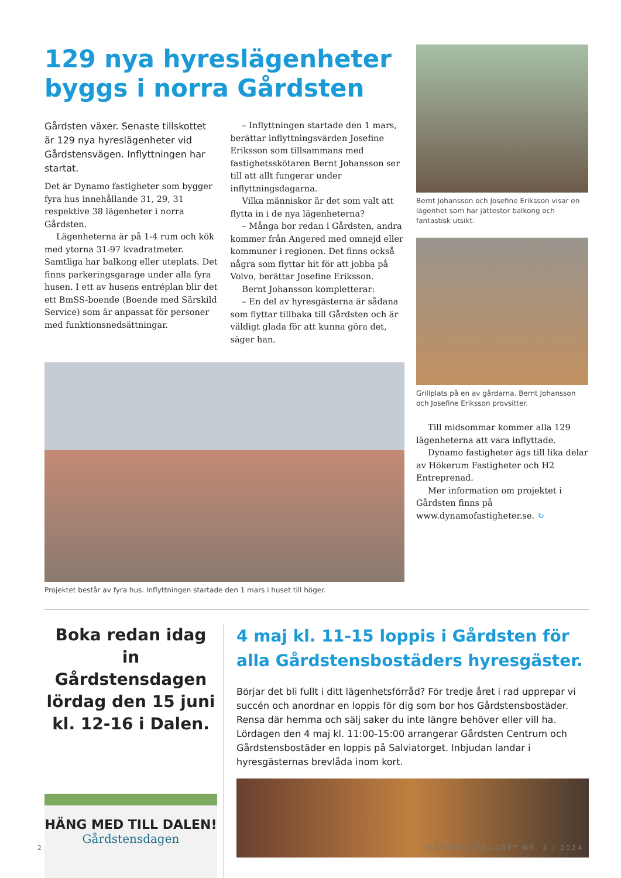129 nya hyreslägenheter byggs i norra Gårdsten
Gårdsten växer. Senaste tillskottet är 129 nya hyreslägenheter vid Gårdstensvägen. Inflyttningen har startat.
Det är Dynamo fastigheter som bygger fyra hus innehållande 31, 29, 31 respektive 38 lägenheter i norra Gårdsten.
Lägenheterna är på 1-4 rum och kök med ytorna 31-97 kvadratmeter. Samtliga har balkong eller uteplats. Det finns parkeringsgarage under alla fyra husen. I ett av husens entréplan blir det ett BmSS-boende (Boende med Särskild Service) som är anpassat för personer med funktionsnedsättningar.
– Inflyttningen startade den 1 mars, berättar inflyttningsvärden Josefine Eriksson som tillsammans med fastighetsskötaren Bernt Johansson ser till att allt fungerar under inflyttningsdagarna.
Vilka människor är det som valt att flytta in i de nya lägenheterna?
– Många bor redan i Gårdsten, andra kommer från Angered med omnejd eller kommuner i regionen. Det finns också några som flyttar hit för att jobba på Volvo, berättar Josefine Eriksson.
Bernt Johansson kompletterar:
– En del av hyresgästerna är sådana som flyttar tillbaka till Gårdsten och är väldigt glada för att kunna göra det, säger han.
Projektet består av fyra hus. Inflyttningen startade den 1 mars i huset till höger.
Bernt Johansson och Josefine Eriksson visar en lägenhet som har jättestor balkong och fantastisk utsikt.
Grillplats på en av gårdarna. Bernt Johansson och Josefine Eriksson provsitter.
Till midsommar kommer alla 129 lägenheterna att vara inflyttade.
Dynamo fastigheter ägs till lika delar av Hökerum Fastigheter och H2 Entreprenad.
Mer information om projektet i Gårdsten finns på www.dynamofastigheter.se. ↻
Boka redan idag in Gårdstensdagen lördag den 15 juni kl. 12-16 i Dalen.
HÄNG MED TILL DALEN!
Gårdstensdagen
4 maj kl. 11-15 loppis i Gårdsten för alla Gårdstensbostäders hyresgäster.
Börjar det bli fullt i ditt lägenhetsförråd? För tredje året i rad upprepar vi succén och anordnar en loppis för dig som bor hos Gårdstensbostäder. Rensa där hemma och sälj saker du inte längre behöver eller vill ha. Lördagen den 4 maj kl. 11:00-15:00 arrangerar Gårdsten Centrum och Gårdstensbostäder en loppis på Salviatorget. Inbjudan landar i hyresgästernas brevlåda inom kort.
2 GÅRDSTENSBLADET NR. 3 / 2024